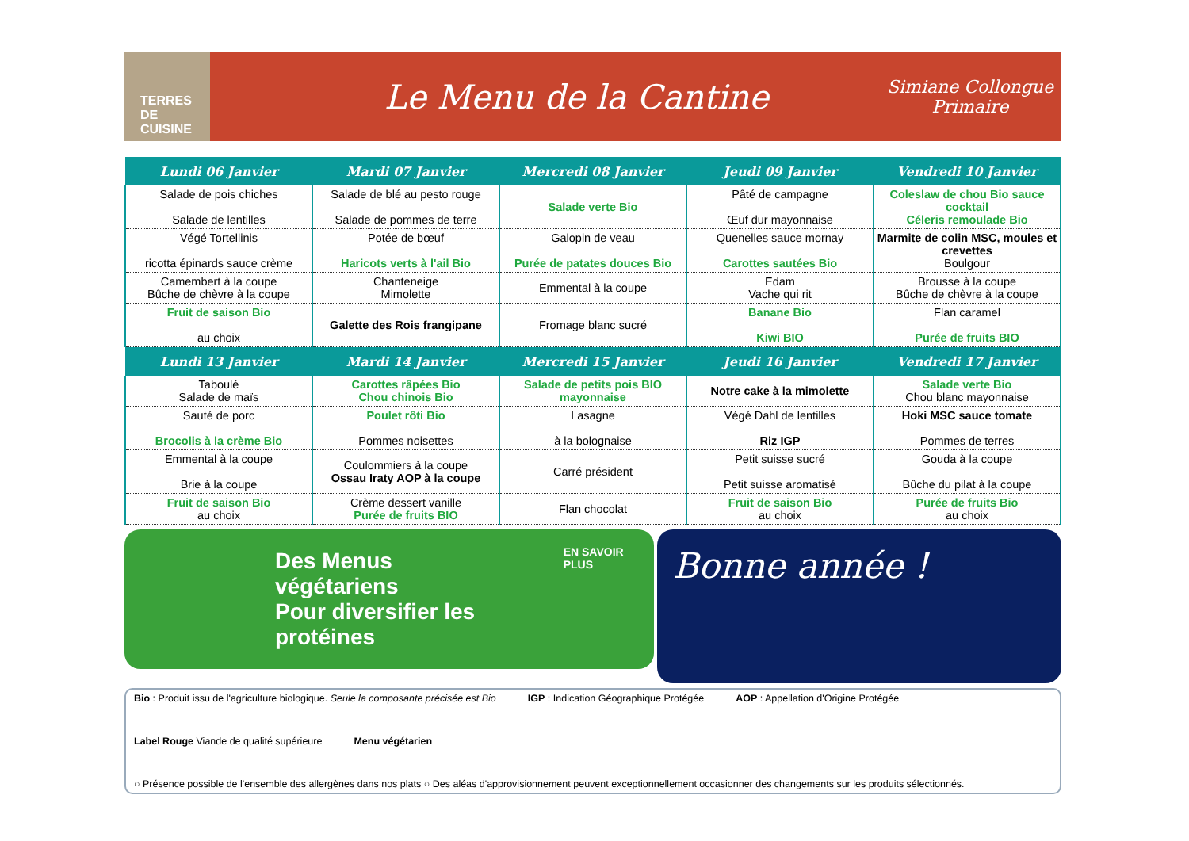TERRES DE CUISINE
Le Menu de la Cantine
Simiane Collongue
Primaire
| Lundi 06 Janvier | Mardi 07 Janvier | Mercredi 08 Janvier | Jeudi 09 Janvier | Vendredi 10 Janvier |
| --- | --- | --- | --- | --- |
| Salade de pois chiches Salade de lentilles | Salade de blé au pesto rouge Salade de pommes de terre | Salade verte Bio | Pâté de campagne Œuf dur mayonnaise | Coleslaw de chou Bio sauce cocktail Céleris remoulade Bio |
| Végé Tortellinis ricotta épinards sauce crème | Potée de bœuf Haricots verts à l'ail Bio | Galopin de veau Purée de patates douces Bio | Quenelles sauce mornay Carottes sautées Bio | Marmite de colin MSC, moules et crevettes Boulgour |
| Camembert à la coupe Bûche de chèvre à la coupe | Chanteneige Mimolette | Emmental à la coupe | Edam Vache qui rit | Brousse à la coupe Bûche de chèvre à la coupe |
| Fruit de saison Bio au choix | Galette des Rois frangipane | Fromage blanc sucré | Banane Bio Kiwi BIO | Flan caramel Purée de fruits BIO |
| Lundi 13 Janvier | Mardi 14 Janvier | Mercredi 15 Janvier | Jeudi 16 Janvier | Vendredi 17 Janvier |
| Taboulé Salade de maïs | Carottes râpées Bio Chou chinois Bio | Salade de petits pois BIO mayonnaise | Notre cake à la mimolette | Salade verte Bio Chou blanc mayonnaise |
| Sauté de porc Brocolis à la crème Bio | Poulet rôti Bio Pommes noisettes | Lasagne à la bolognaise | Végé Dahl de lentilles Riz IGP | Hoki MSC sauce tomate Pommes de terres |
| Emmental à la coupe Brie à la coupe | Coulommiers à la coupe Ossau Iraty AOP à la coupe | Carré président | Petit suisse sucré Petit suisse aromatisé | Gouda à la coupe Bûche du pilat à la coupe |
| Fruit de saison Bio au choix | Crème dessert vanille Purée de fruits BIO | Flan chocolat | Fruit de saison Bio au choix | Purée de fruits Bio au choix |
Des Menus végétariens
Pour diversifier les
protéines
EN SAVOIR PLUS
Bonne année !
Bio : Produit issu de l'agriculture biologique. Seule la composante précisée est Bio IGP : Indication Géographique Protégée AOP : Appellation d'Origine Protégée Label Rouge Viande de qualité supérieure Menu végétarien ○ Présence possible de l'ensemble des allergènes dans nos plats ○ Des aléas d'approvisionnement peuvent exceptionnellement occasionner des changements sur les produits sélectionnés.